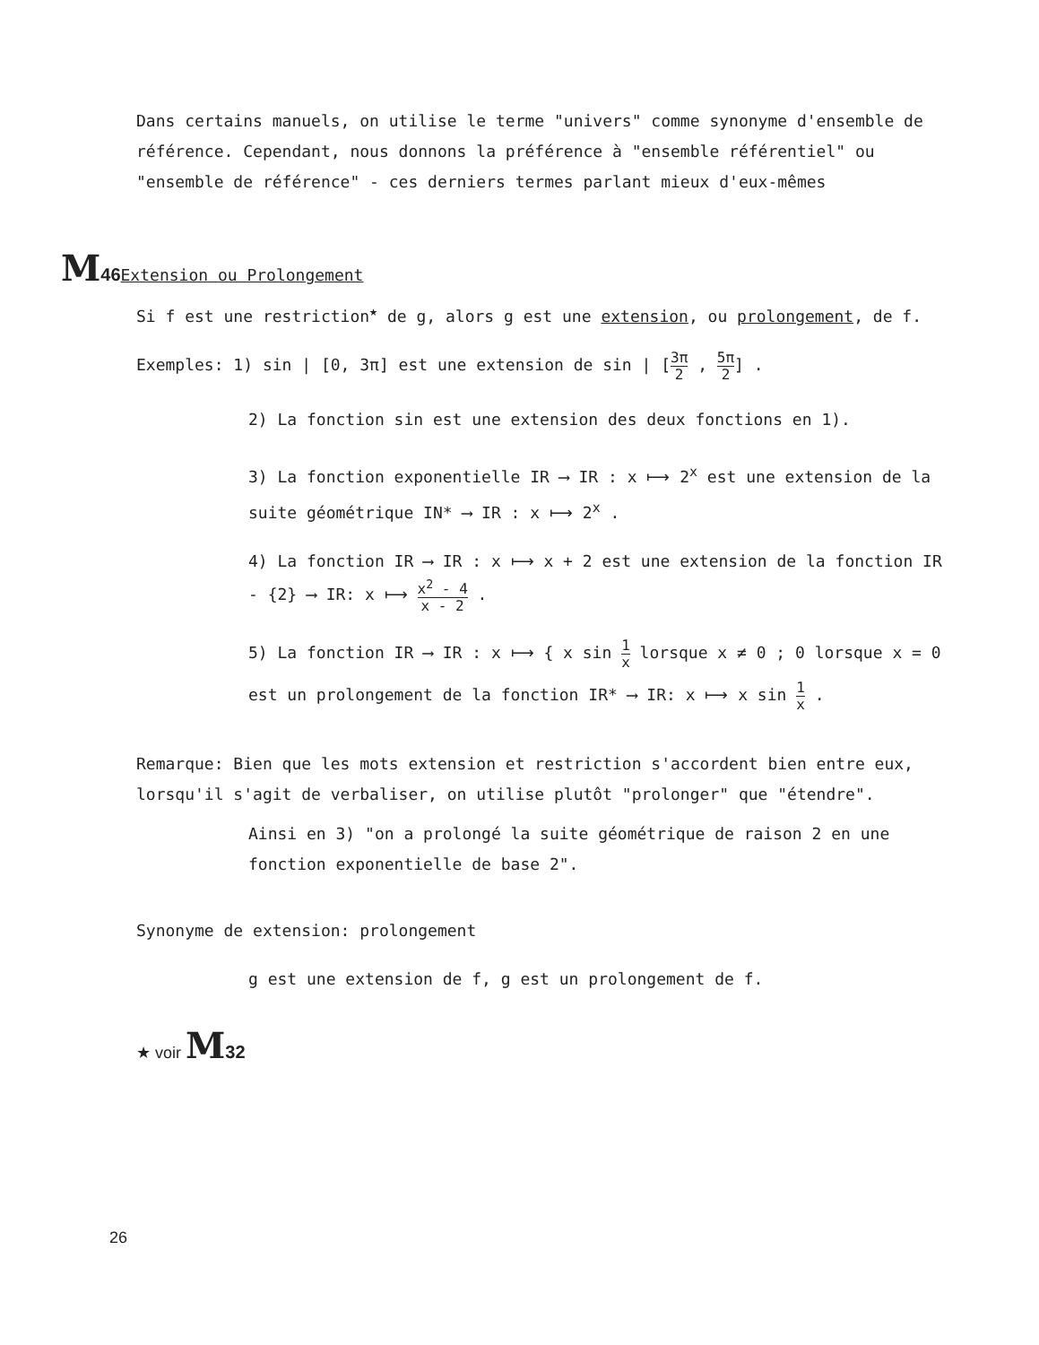Dans certains manuels, on utilise le terme "univers" comme synonyme d'ensemble de référence. Cependant, nous donnons la préférence à "ensemble référentiel" ou "ensemble de référence" - ces derniers termes parlant mieux d'eux-mêmes
M 46 Extension ou Prolongement
Si f est une restriction<sup>★</sup> de g, alors g est une extension, ou prolongement, de f.
Exemples: 1) sin | [0, 3π] est une extension de sin | [3π 2 , 5π 2] .
2) La fonction sin est une extension des deux fonctions en 1).
3) La fonction exponentielle IR ⟶ IR : x ⟼ 2<sup>x</sup> est une extension de la suite géométrique IN* ⟶ IR : x ⟼ 2<sup>x</sup> .
4) La fonction IR ⟶ IR : x ⟼ x + 2 est une extension de la fonction IR - {2} ⟶ IR: x ⟼ x<sup>2</sup> - 4 x - 2 .
5) La fonction IR ⟶ IR : x ⟼ { x sin 1 x lorsque x ≠ 0 ; 0 lorsque x = 0
est un prolongement de la fonction IR* ⟶ IR: x ⟼ x sin 1 x .
Remarque: Bien que les mots extension et restriction s'accordent bien entre eux, lorsqu'il s'agit de verbaliser, on utilise plutôt "prolonger" que "étendre".
Ainsi en 3) "on a prolongé la suite géométrique de raison 2 en une fonction exponentielle de base 2".
Synonyme de extension: prolongement
g est une extension de f, g est un prolongement de f.
★ voir M 32
26